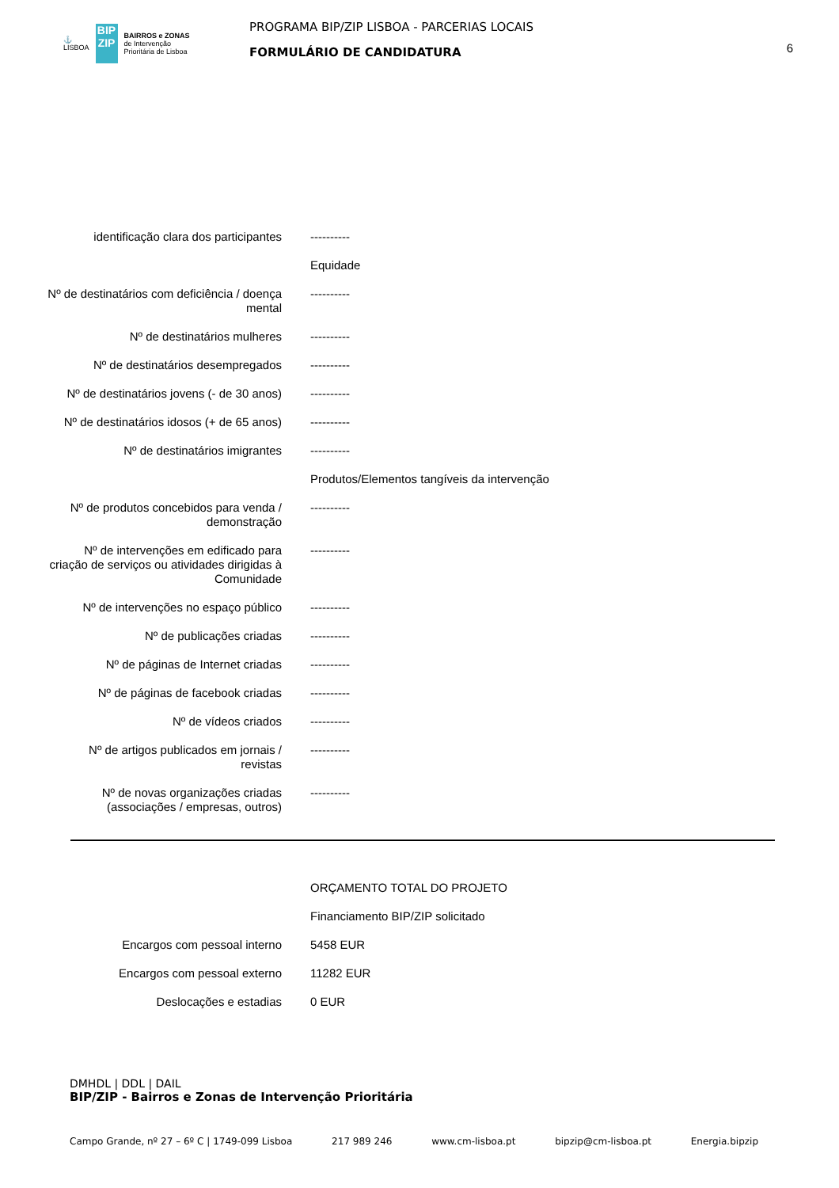⚓
LISBOA
BIP
ZIP
BAIRROS e ZONAS
de Intervenção
Prioritária de Lisboa
PROGRAMA BIP/ZIP LISBOA - PARCERIAS LOCAIS
FORMULÁRIO DE CANDIDATURA
6
| identificação clara dos participantes | ---------- |
| | Equidade |
| Nº de destinatários com deficiência / doença mental | ---------- |
| Nº de destinatários mulheres | ---------- |
| Nº de destinatários desempregados | ---------- |
| Nº de destinatários jovens (- de 30 anos) | ---------- |
| Nº de destinatários idosos (+ de 65 anos) | ---------- |
| Nº de destinatários imigrantes | ---------- |
| | Produtos/Elementos tangíveis da intervenção |
| Nº de produtos concebidos para venda / demonstração | ---------- |
| Nº de intervenções em edificado para criação de serviços ou atividades dirigidas à Comunidade | ---------- |
| Nº de intervenções no espaço público | ---------- |
| Nº de publicações criadas | ---------- |
| Nº de páginas de Internet criadas | ---------- |
| Nº de páginas de facebook criadas | ---------- |
| Nº de vídeos criados | ---------- |
| Nº de artigos publicados em jornais / revistas | ---------- |
| Nº de novas organizações criadas (associações / empresas, outros) | ---------- |
| | ORÇAMENTO TOTAL DO PROJETO |
| | Financiamento BIP/ZIP solicitado |
| Encargos com pessoal interno | 5458 EUR |
| Encargos com pessoal externo | 11282 EUR |
| Deslocações e estadias | 0 EUR |
DMHDL | DDL | DAIL
BIP/ZIP - Bairros e Zonas de Intervenção Prioritária
Campo Grande, nº 27 – 6º C | 1749-099 Lisboa 217 989 246 www.cm-lisboa.pt bipzip@cm-lisboa.pt Energia.bipzip